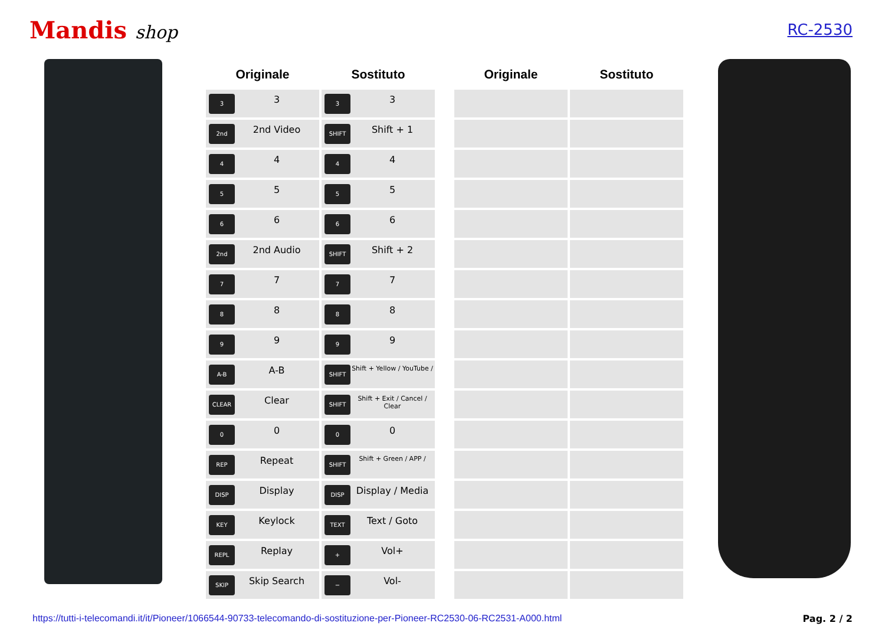Mandis shop
RC-2530
| Originale | Sostituto |
| --- | --- |
| 3 3 | 3 3 |
| 2nd 2nd Video | SHIFT Shift + 1 |
| 4 4 | 4 4 |
| 5 5 | 5 5 |
| 6 6 | 6 6 |
| 2nd 2nd Audio | SHIFT Shift + 2 |
| 7 7 | 7 7 |
| 8 8 | 8 8 |
| 9 9 | 9 9 |
| A-B A-B | SHIFT Shift + Yellow / YouTube / |
| CLEAR Clear | SHIFT Shift + Exit / Cancel / Clear |
| 0 0 | 0 0 |
| REP Repeat | SHIFT Shift + Green / APP / |
| DISP Display | DISP Display / Media |
| KEY Keylock | TEXT Text / Goto |
| REPL Replay | + Vol+ |
| SKIP Skip Search | − Vol- |
| Originale | Sostituto |
| --- | --- |
https://tutti-i-telecomandi.it/it/Pioneer/1066544-90733-telecomando-di-sostituzione-per-Pioneer-RC2530-06-RC2531-A000.html Pag. 2 / 2